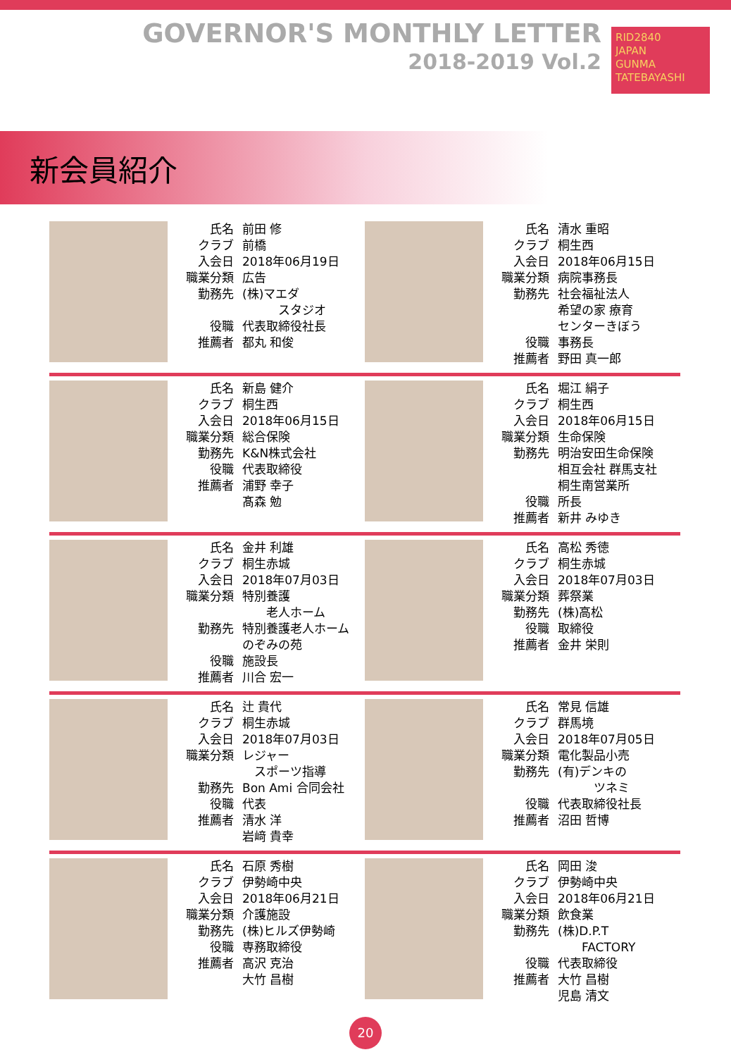GOVERNOR'S MONTHLY LETTER
2018-2019 Vol.2
RID2840
JAPAN
GUNMA TATEBAYASHI
新会員紹介
| 氏名 | 前田 修 |
| クラブ | 前橋 |
| 入会日 | 2018年06月19日 |
| 職業分類 | 広告 |
| 勤務先 | (株)マエダ スタジオ |
| 役職 | 代表取締役社長 |
| 推薦者 | 都丸 和俊 |
| 氏名 | 清水 重昭 |
| クラブ | 桐生西 |
| 入会日 | 2018年06月15日 |
| 職業分類 | 病院事務長 |
| 勤務先 | 社会福祉法人 希望の家 療育 センターきぼう |
| 役職 | 事務長 |
| 推薦者 | 野田 真一郎 |
| 氏名 | 新島 健介 |
| クラブ | 桐生西 |
| 入会日 | 2018年06月15日 |
| 職業分類 | 総合保険 |
| 勤務先 | K&N株式会社 |
| 役職 | 代表取締役 |
| 推薦者 | 浦野 幸子 髙森 勉 |
| 氏名 | 堀江 絹子 |
| クラブ | 桐生西 |
| 入会日 | 2018年06月15日 |
| 職業分類 | 生命保険 |
| 勤務先 | 明治安田生命保険 相互会社 群馬支社 桐生南営業所 |
| 役職 | 所長 |
| 推薦者 | 新井 みゆき |
| 氏名 | 金井 利雄 |
| クラブ | 桐生赤城 |
| 入会日 | 2018年07月03日 |
| 職業分類 | 特別養護 老人ホーム |
| 勤務先 | 特別養護老人ホーム のぞみの苑 |
| 役職 | 施設長 |
| 推薦者 | 川合 宏一 |
| 氏名 | 高松 秀徳 |
| クラブ | 桐生赤城 |
| 入会日 | 2018年07月03日 |
| 職業分類 | 葬祭業 |
| 勤務先 | (株)高松 |
| 役職 | 取締役 |
| 推薦者 | 金井 栄則 |
| 氏名 | 辻 貴代 |
| クラブ | 桐生赤城 |
| 入会日 | 2018年07月03日 |
| 職業分類 | レジャー スポーツ指導 |
| 勤務先 | Bon Ami 合同会社 |
| 役職 | 代表 |
| 推薦者 | 清水 洋 岩﨑 貴幸 |
| 氏名 | 常見 信雄 |
| クラブ | 群馬境 |
| 入会日 | 2018年07月05日 |
| 職業分類 | 電化製品小売 |
| 勤務先 | (有)デンキの ツネミ |
| 役職 | 代表取締役社長 |
| 推薦者 | 沼田 哲博 |
| 氏名 | 石原 秀樹 |
| クラブ | 伊勢崎中央 |
| 入会日 | 2018年06月21日 |
| 職業分類 | 介護施設 |
| 勤務先 | (株)ヒルズ伊勢崎 |
| 役職 | 専務取締役 |
| 推薦者 | 高沢 克治 大竹 昌樹 |
| 氏名 | 岡田 浚 |
| クラブ | 伊勢崎中央 |
| 入会日 | 2018年06月21日 |
| 職業分類 | 飲食業 |
| 勤務先 | (株)D.P.T FACTORY |
| 役職 | 代表取締役 |
| 推薦者 | 大竹 昌樹 児島 清文 |
20